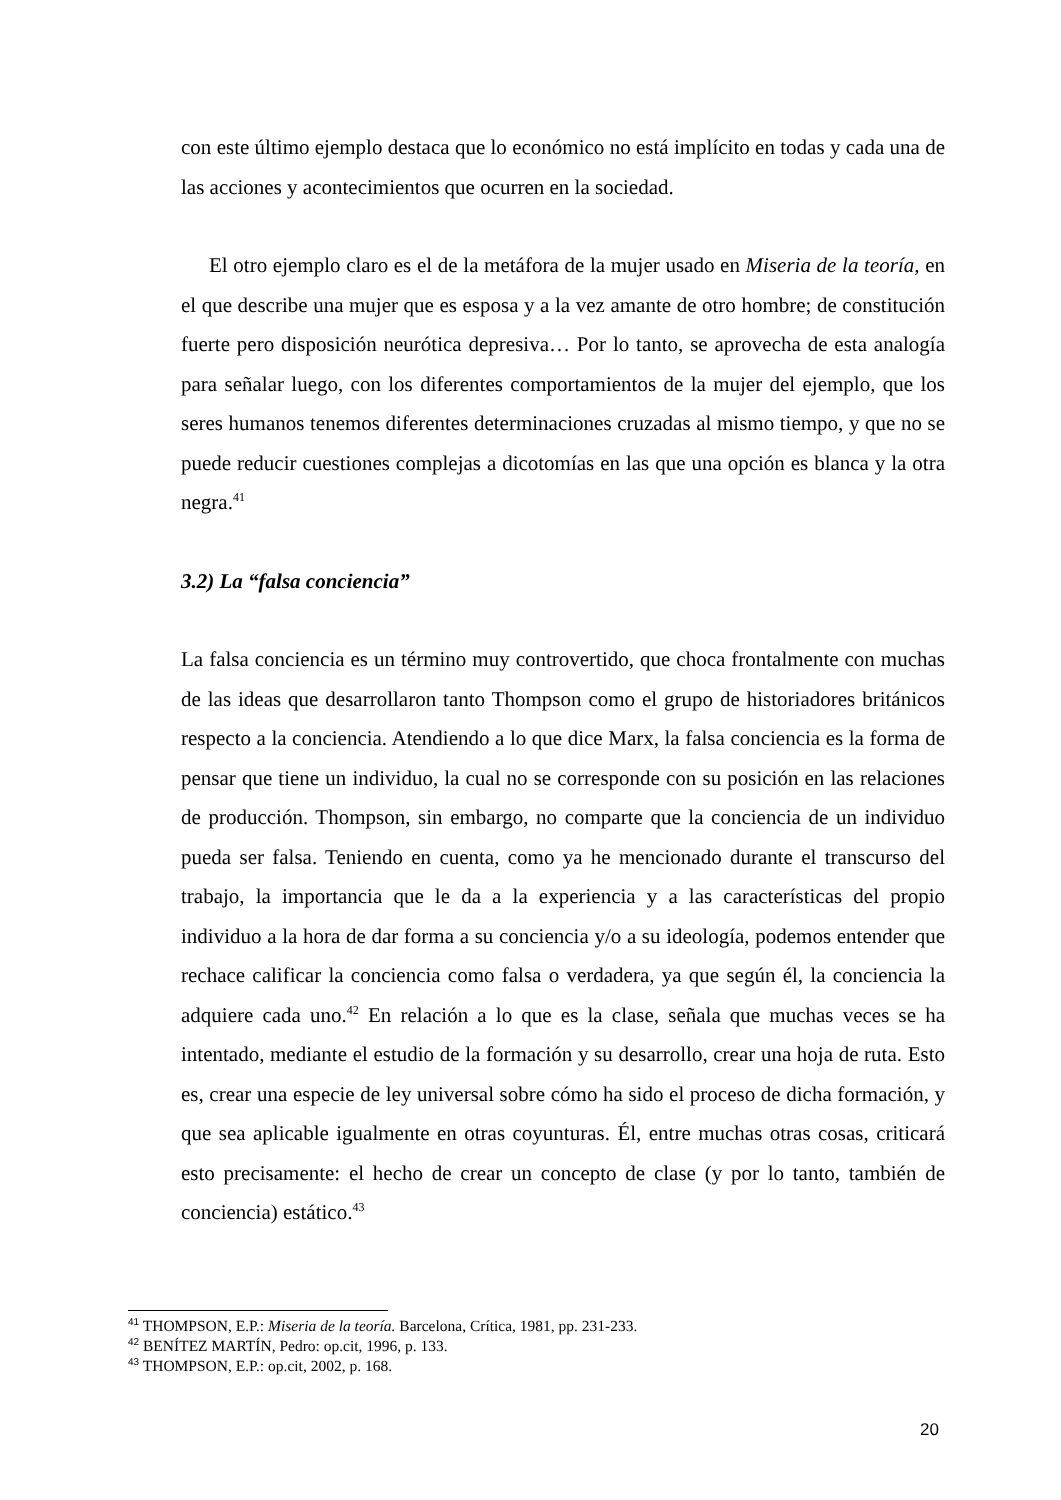con este último ejemplo destaca que lo económico no está implícito en todas y cada una de las acciones y acontecimientos que ocurren en la sociedad.
El otro ejemplo claro es el de la metáfora de la mujer usado en Miseria de la teoría, en el que describe una mujer que es esposa y a la vez amante de otro hombre; de constitución fuerte pero disposición neurótica depresiva… Por lo tanto, se aprovecha de esta analogía para señalar luego, con los diferentes comportamientos de la mujer del ejemplo, que los seres humanos tenemos diferentes determinaciones cruzadas al mismo tiempo, y que no se puede reducir cuestiones complejas a dicotomías en las que una opción es blanca y la otra negra.<sup>41</sup>
3.2) La “falsa conciencia”
La falsa conciencia es un término muy controvertido, que choca frontalmente con muchas de las ideas que desarrollaron tanto Thompson como el grupo de historiadores británicos respecto a la conciencia. Atendiendo a lo que dice Marx, la falsa conciencia es la forma de pensar que tiene un individuo, la cual no se corresponde con su posición en las relaciones de producción. Thompson, sin embargo, no comparte que la conciencia de un individuo pueda ser falsa. Teniendo en cuenta, como ya he mencionado durante el transcurso del trabajo, la importancia que le da a la experiencia y a las características del propio individuo a la hora de dar forma a su conciencia y/o a su ideología, podemos entender que rechace calificar la conciencia como falsa o verdadera, ya que según él, la conciencia la adquiere cada uno.<sup>42</sup> En relación a lo que es la clase, señala que muchas veces se ha intentado, mediante el estudio de la formación y su desarrollo, crear una hoja de ruta. Esto es, crear una especie de ley universal sobre cómo ha sido el proceso de dicha formación, y que sea aplicable igualmente en otras coyunturas. Él, entre muchas otras cosas, criticará esto precisamente: el hecho de crear un concepto de clase (y por lo tanto, también de conciencia) estático.<sup>43</sup>
<sup>41</sup> THOMPSON, E.P.: Miseria de la teoría. Barcelona, Crítica, 1981, pp. 231-233.
<sup>42</sup> BENÍTEZ MARTÍN, Pedro: op.cit, 1996, p. 133.
<sup>43</sup> THOMPSON, E.P.: op.cit, 2002, p. 168.
20